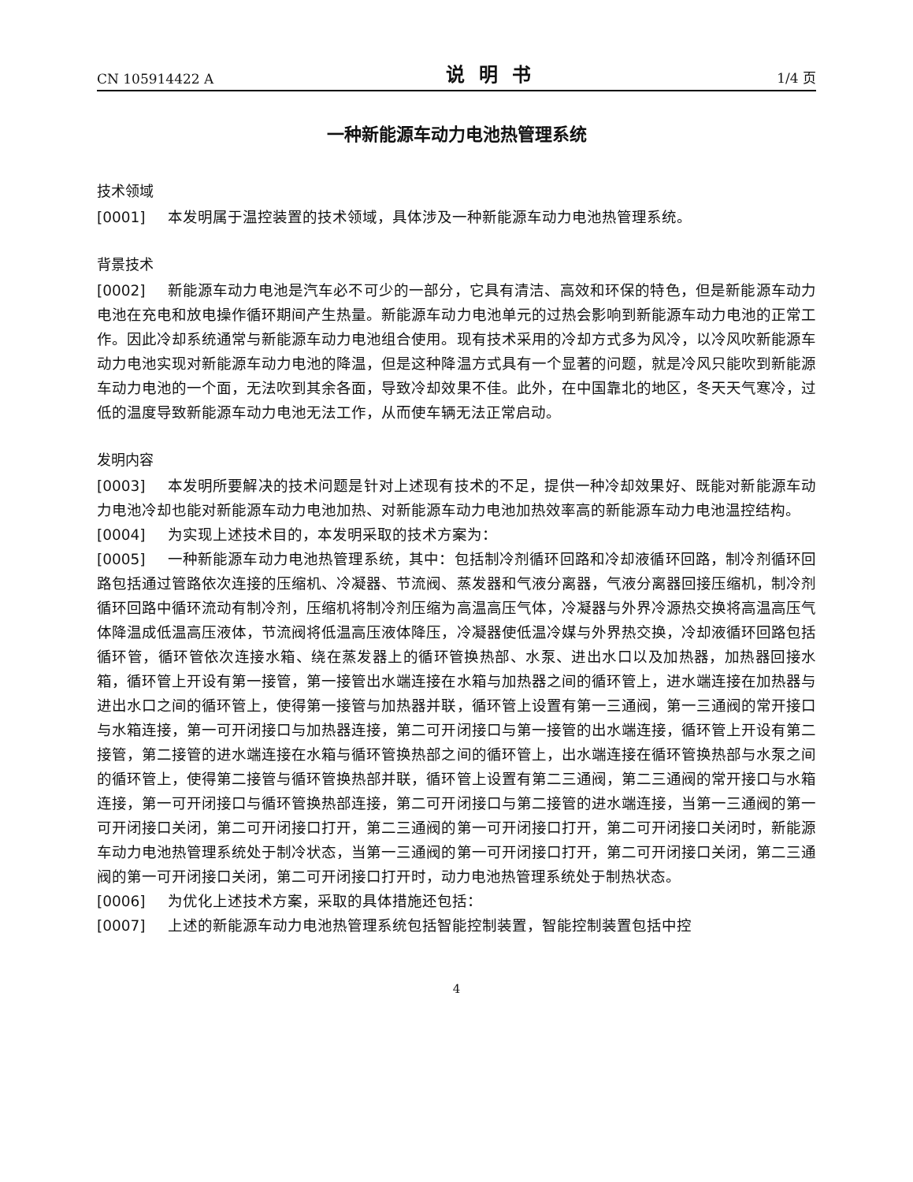CN 105914422 A 说明书 1/4 页
一种新能源车动力电池热管理系统
技术领域
[0001] 本发明属于温控装置的技术领域，具体涉及一种新能源车动力电池热管理系统。
背景技术
[0002] 新能源车动力电池是汽车必不可少的一部分，它具有清洁、高效和环保的特色，但是新能源车动力电池在充电和放电操作循环期间产生热量。新能源车动力电池单元的过热会影响到新能源车动力电池的正常工作。因此冷却系统通常与新能源车动力电池组合使用。现有技术采用的冷却方式多为风冷，以冷风吹新能源车动力电池实现对新能源车动力电池的降温，但是这种降温方式具有一个显著的问题，就是冷风只能吹到新能源车动力电池的一个面，无法吹到其余各面，导致冷却效果不佳。此外，在中国靠北的地区，冬天天气寒冷，过低的温度导致新能源车动力电池无法工作，从而使车辆无法正常启动。
发明内容
[0003] 本发明所要解决的技术问题是针对上述现有技术的不足，提供一种冷却效果好、既能对新能源车动力电池冷却也能对新能源车动力电池加热、对新能源车动力电池加热效率高的新能源车动力电池温控结构。
[0004] 为实现上述技术目的，本发明采取的技术方案为：
[0005] 一种新能源车动力电池热管理系统，其中：包括制冷剂循环回路和冷却液循环回路，制冷剂循环回路包括通过管路依次连接的压缩机、冷凝器、节流阀、蒸发器和气液分离器，气液分离器回接压缩机，制冷剂循环回路中循环流动有制冷剂，压缩机将制冷剂压缩为高温高压气体，冷凝器与外界冷源热交换将高温高压气体降温成低温高压液体，节流阀将低温高压液体降压，冷凝器使低温冷媒与外界热交换，冷却液循环回路包括循环管，循环管依次连接水箱、绕在蒸发器上的循环管换热部、水泵、进出水口以及加热器，加热器回接水箱，循环管上开设有第一接管，第一接管出水端连接在水箱与加热器之间的循环管上，进水端连接在加热器与进出水口之间的循环管上，使得第一接管与加热器并联，循环管上设置有第一三通阀，第一三通阀的常开接口与水箱连接，第一可开闭接口与加热器连接，第二可开闭接口与第一接管的出水端连接，循环管上开设有第二接管，第二接管的进水端连接在水箱与循环管换热部之间的循环管上，出水端连接在循环管换热部与水泵之间的循环管上，使得第二接管与循环管换热部并联，循环管上设置有第二三通阀，第二三通阀的常开接口与水箱连接，第一可开闭接口与循环管换热部连接，第二可开闭接口与第二接管的进水端连接，当第一三通阀的第一可开闭接口关闭，第二可开闭接口打开，第二三通阀的第一可开闭接口打开，第二可开闭接口关闭时，新能源车动力电池热管理系统处于制冷状态，当第一三通阀的第一可开闭接口打开，第二可开闭接口关闭，第二三通阀的第一可开闭接口关闭，第二可开闭接口打开时，动力电池热管理系统处于制热状态。
[0006] 为优化上述技术方案，采取的具体措施还包括：
[0007] 上述的新能源车动力电池热管理系统包括智能控制装置，智能控制装置包括中控
4